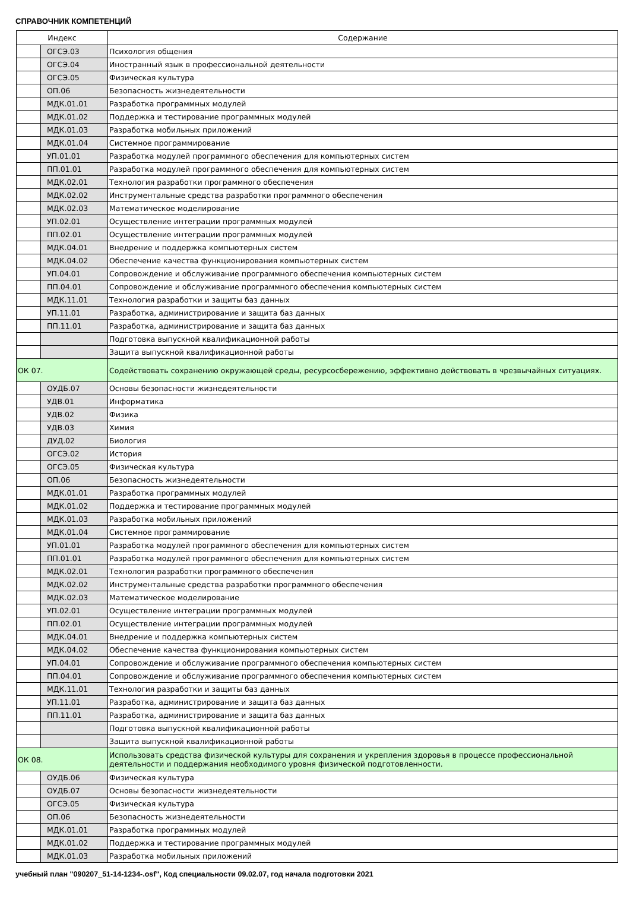СПРАВОЧНИК КОМПЕТЕНЦИЙ
| Индекс | | Содержание |
| --- | --- | --- |
| | ОГСЭ.03 | Психология общения |
| | ОГСЭ.04 | Иностранный язык в профессиональной деятельности |
| | ОГСЭ.05 | Физическая культура |
| | ОП.06 | Безопасность жизнедеятельности |
| | МДК.01.01 | Разработка программных модулей |
| | МДК.01.02 | Поддержка и тестирование программных модулей |
| | МДК.01.03 | Разработка мобильных приложений |
| | МДК.01.04 | Системное программирование |
| | УП.01.01 | Разработка модулей программного обеспечения для компьютерных систем |
| | ПП.01.01 | Разработка модулей программного обеспечения для компьютерных систем |
| | МДК.02.01 | Технология разработки программного обеспечения |
| | МДК.02.02 | Инструментальные средства разработки программного обеспечения |
| | МДК.02.03 | Математическое моделирование |
| | УП.02.01 | Осуществление интеграции программных модулей |
| | ПП.02.01 | Осуществление интеграции программных модулей |
| | МДК.04.01 | Внедрение и поддержка компьютерных систем |
| | МДК.04.02 | Обеспечение качества функционирования компьютерных систем |
| | УП.04.01 | Сопровождение и обслуживание программного обеспечения компьютерных систем |
| | ПП.04.01 | Сопровождение и обслуживание программного обеспечения компьютерных систем |
| | МДК.11.01 | Технология разработки и защиты баз данных |
| | УП.11.01 | Разработка, администрирование и защита баз данных |
| | ПП.11.01 | Разработка, администрирование и защита баз данных |
| | | Подготовка выпускной квалификационной работы |
| | | Защита выпускной квалификационной работы |
| ОК 07. | | Содействовать сохранению окружающей среды, ресурсосбережению, эффективно действовать в чрезвычайных ситуациях. |
| | ОУДБ.07 | Основы безопасности жизнедеятельности |
| | УДВ.01 | Информатика |
| | УДВ.02 | Физика |
| | УДВ.03 | Химия |
| | ДУД.02 | Биология |
| | ОГСЭ.02 | История |
| | ОГСЭ.05 | Физическая культура |
| | ОП.06 | Безопасность жизнедеятельности |
| | МДК.01.01 | Разработка программных модулей |
| | МДК.01.02 | Поддержка и тестирование программных модулей |
| | МДК.01.03 | Разработка мобильных приложений |
| | МДК.01.04 | Системное программирование |
| | УП.01.01 | Разработка модулей программного обеспечения для компьютерных систем |
| | ПП.01.01 | Разработка модулей программного обеспечения для компьютерных систем |
| | МДК.02.01 | Технология разработки программного обеспечения |
| | МДК.02.02 | Инструментальные средства разработки программного обеспечения |
| | МДК.02.03 | Математическое моделирование |
| | УП.02.01 | Осуществление интеграции программных модулей |
| | ПП.02.01 | Осуществление интеграции программных модулей |
| | МДК.04.01 | Внедрение и поддержка компьютерных систем |
| | МДК.04.02 | Обеспечение качества функционирования компьютерных систем |
| | УП.04.01 | Сопровождение и обслуживание программного обеспечения компьютерных систем |
| | ПП.04.01 | Сопровождение и обслуживание программного обеспечения компьютерных систем |
| | МДК.11.01 | Технология разработки и защиты баз данных |
| | УП.11.01 | Разработка, администрирование и защита баз данных |
| | ПП.11.01 | Разработка, администрирование и защита баз данных |
| | | Подготовка выпускной квалификационной работы |
| | | Защита выпускной квалификационной работы |
| ОК 08. | | Использовать средства физической культуры для сохранения и укрепления здоровья в процессе профессиональной деятельности и поддержания необходимого уровня физической подготовленности. |
| | ОУДБ.06 | Физическая культура |
| | ОУДБ.07 | Основы безопасности жизнедеятельности |
| | ОГСЭ.05 | Физическая культура |
| | ОП.06 | Безопасность жизнедеятельности |
| | МДК.01.01 | Разработка программных модулей |
| | МДК.01.02 | Поддержка и тестирование программных модулей |
| | МДК.01.03 | Разработка мобильных приложений |
учебный план "090207_51-14-1234-.osf", Код специальности 09.02.07, год начала подготовки 2021